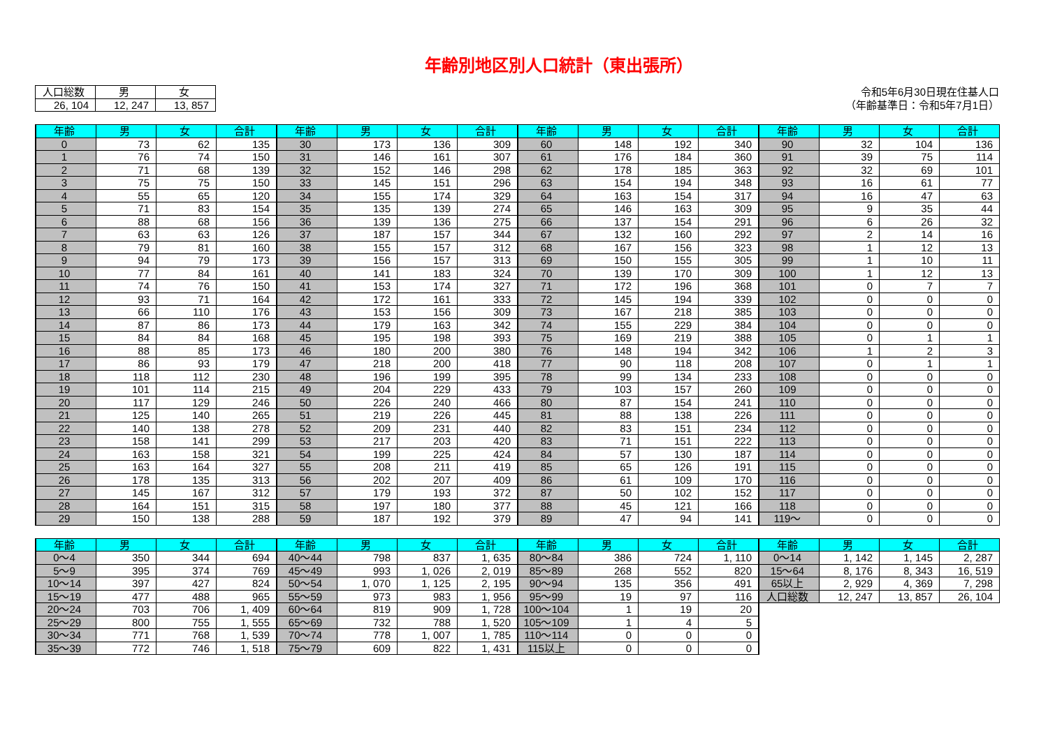年齢別地区別人口統計（東出張所）
| 人口総数 | 男 | 女 |
| --- | --- | --- |
| 26, 104 | 12, 247 | 13, 857 |
令和5年6月30日現在住基人口
（年齢基準日：令和5年7月1日）
| 年齢 | 男 | 女 | 合計 | 年齢 | 男 | 女 | 合計 | 年齢 | 男 | 女 | 合計 | 年齢 | 男 | 女 | 合計 |
| --- | --- | --- | --- | --- | --- | --- | --- | --- | --- | --- | --- | --- | --- | --- | --- |
| 0 | 73 | 62 | 135 | 30 | 173 | 136 | 309 | 60 | 148 | 192 | 340 | 90 | 32 | 104 | 136 |
| 1 | 76 | 74 | 150 | 31 | 146 | 161 | 307 | 61 | 176 | 184 | 360 | 91 | 39 | 75 | 114 |
| 2 | 71 | 68 | 139 | 32 | 152 | 146 | 298 | 62 | 178 | 185 | 363 | 92 | 32 | 69 | 101 |
| 3 | 75 | 75 | 150 | 33 | 145 | 151 | 296 | 63 | 154 | 194 | 348 | 93 | 16 | 61 | 77 |
| 4 | 55 | 65 | 120 | 34 | 155 | 174 | 329 | 64 | 163 | 154 | 317 | 94 | 16 | 47 | 63 |
| 5 | 71 | 83 | 154 | 35 | 135 | 139 | 274 | 65 | 146 | 163 | 309 | 95 | 9 | 35 | 44 |
| 6 | 88 | 68 | 156 | 36 | 139 | 136 | 275 | 66 | 137 | 154 | 291 | 96 | 6 | 26 | 32 |
| 7 | 63 | 63 | 126 | 37 | 187 | 157 | 344 | 67 | 132 | 160 | 292 | 97 | 2 | 14 | 16 |
| 8 | 79 | 81 | 160 | 38 | 155 | 157 | 312 | 68 | 167 | 156 | 323 | 98 | 1 | 12 | 13 |
| 9 | 94 | 79 | 173 | 39 | 156 | 157 | 313 | 69 | 150 | 155 | 305 | 99 | 1 | 10 | 11 |
| 10 | 77 | 84 | 161 | 40 | 141 | 183 | 324 | 70 | 139 | 170 | 309 | 100 | 1 | 12 | 13 |
| 11 | 74 | 76 | 150 | 41 | 153 | 174 | 327 | 71 | 172 | 196 | 368 | 101 | 0 | 7 | 7 |
| 12 | 93 | 71 | 164 | 42 | 172 | 161 | 333 | 72 | 145 | 194 | 339 | 102 | 0 | 0 | 0 |
| 13 | 66 | 110 | 176 | 43 | 153 | 156 | 309 | 73 | 167 | 218 | 385 | 103 | 0 | 0 | 0 |
| 14 | 87 | 86 | 173 | 44 | 179 | 163 | 342 | 74 | 155 | 229 | 384 | 104 | 0 | 0 | 0 |
| 15 | 84 | 84 | 168 | 45 | 195 | 198 | 393 | 75 | 169 | 219 | 388 | 105 | 0 | 1 | 1 |
| 16 | 88 | 85 | 173 | 46 | 180 | 200 | 380 | 76 | 148 | 194 | 342 | 106 | 1 | 2 | 3 |
| 17 | 86 | 93 | 179 | 47 | 218 | 200 | 418 | 77 | 90 | 118 | 208 | 107 | 0 | 1 | 1 |
| 18 | 118 | 112 | 230 | 48 | 196 | 199 | 395 | 78 | 99 | 134 | 233 | 108 | 0 | 0 | 0 |
| 19 | 101 | 114 | 215 | 49 | 204 | 229 | 433 | 79 | 103 | 157 | 260 | 109 | 0 | 0 | 0 |
| 20 | 117 | 129 | 246 | 50 | 226 | 240 | 466 | 80 | 87 | 154 | 241 | 110 | 0 | 0 | 0 |
| 21 | 125 | 140 | 265 | 51 | 219 | 226 | 445 | 81 | 88 | 138 | 226 | 111 | 0 | 0 | 0 |
| 22 | 140 | 138 | 278 | 52 | 209 | 231 | 440 | 82 | 83 | 151 | 234 | 112 | 0 | 0 | 0 |
| 23 | 158 | 141 | 299 | 53 | 217 | 203 | 420 | 83 | 71 | 151 | 222 | 113 | 0 | 0 | 0 |
| 24 | 163 | 158 | 321 | 54 | 199 | 225 | 424 | 84 | 57 | 130 | 187 | 114 | 0 | 0 | 0 |
| 25 | 163 | 164 | 327 | 55 | 208 | 211 | 419 | 85 | 65 | 126 | 191 | 115 | 0 | 0 | 0 |
| 26 | 178 | 135 | 313 | 56 | 202 | 207 | 409 | 86 | 61 | 109 | 170 | 116 | 0 | 0 | 0 |
| 27 | 145 | 167 | 312 | 57 | 179 | 193 | 372 | 87 | 50 | 102 | 152 | 117 | 0 | 0 | 0 |
| 28 | 164 | 151 | 315 | 58 | 197 | 180 | 377 | 88 | 45 | 121 | 166 | 118 | 0 | 0 | 0 |
| 29 | 150 | 138 | 288 | 59 | 187 | 192 | 379 | 89 | 47 | 94 | 141 | 119～ | 0 | 0 | 0 |
| 年齢 | 男 | 女 | 合計 | 年齢 | 男 | 女 | 合計 | 年齢 | 男 | 女 | 合計 | 年齢 | 男 | 女 | 合計 |
| --- | --- | --- | --- | --- | --- | --- | --- | --- | --- | --- | --- | --- | --- | --- | --- |
| 0～4 | 350 | 344 | 694 | 40～44 | 798 | 837 | 1, 635 | 80～84 | 386 | 724 | 1, 110 | 0～14 | 1, 142 | 1, 145 | 2, 287 |
| 5～9 | 395 | 374 | 769 | 45～49 | 993 | 1, 026 | 2, 019 | 85～89 | 268 | 552 | 820 | 15～64 | 8, 176 | 8, 343 | 16, 519 |
| 10～14 | 397 | 427 | 824 | 50～54 | 1, 070 | 1, 125 | 2, 195 | 90～94 | 135 | 356 | 491 | 65以上 | 2, 929 | 4, 369 | 7, 298 |
| 15～19 | 477 | 488 | 965 | 55～59 | 973 | 983 | 1, 956 | 95～99 | 19 | 97 | 116 | 人口総数 | 12, 247 | 13, 857 | 26, 104 |
| 20～24 | 703 | 706 | 1, 409 | 60～64 | 819 | 909 | 1, 728 | 100～104 | 1 | 19 | 20 | | | | |
| 25～29 | 800 | 755 | 1, 555 | 65～69 | 732 | 788 | 1, 520 | 105～109 | 1 | 4 | 5 | | | | |
| 30～34 | 771 | 768 | 1, 539 | 70～74 | 778 | 1, 007 | 1, 785 | 110～114 | 0 | 0 | 0 | | | | |
| 35～39 | 772 | 746 | 1, 518 | 75～79 | 609 | 822 | 1, 431 | 115以上 | 0 | 0 | 0 | | | | |